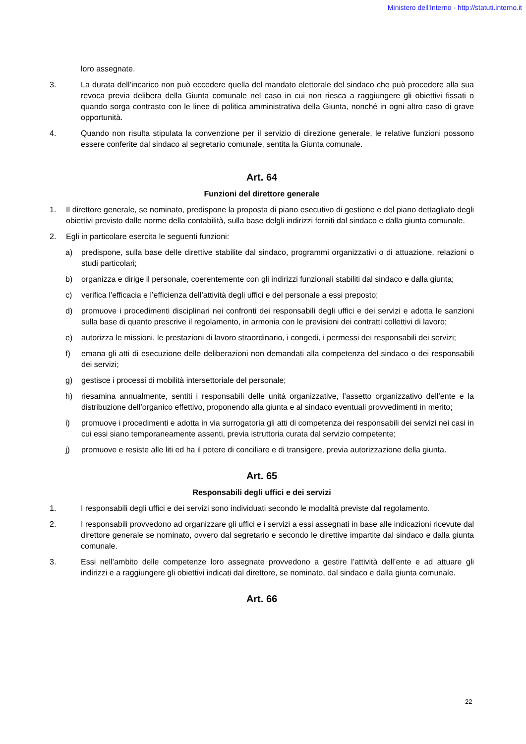Ministero dell'Interno - http://statuti.interno.it
loro assegnate.
3. La durata dell’incarico non può eccedere quella del mandato elettorale del sindaco che può procedere alla sua revoca previa delibera della Giunta comunale nel caso in cui non riesca a raggiungere gli obiettivi fissati o quando sorga contrasto con le linee di politica amministrativa della Giunta, nonché in ogni altro caso di grave opportunità.
4. Quando non risulta stipulata la convenzione per il servizio di direzione generale, le relative funzioni possono essere conferite dal sindaco al segretario comunale, sentita la Giunta comunale.
Art. 64
Funzioni del direttore generale
1. Il direttore generale, se nominato, predispone la proposta di piano esecutivo di gestione e del piano dettagliato degli obiettivi previsto dalle norme della contabilità, sulla base delgli indirizzi forniti dal sindaco e dalla giunta comunale.
2. Egli in particolare esercita le seguenti funzioni:
a) predispone, sulla base delle direttive stabilite dal sindaco, programmi organizzativi o di attuazione, relazioni o studi particolari;
b) organizza e dirige il personale, coerentemente con gli indirizzi funzionali stabiliti dal sindaco e dalla giunta;
c) verifica l’efficacia e l’efficienza dell’attività degli uffici e del personale a essi preposto;
d) promuove i procedimenti disciplinari nei confronti dei responsabili degli uffici e dei servizi e adotta le sanzioni sulla base di quanto prescrive il regolamento, in armonia con le previsioni dei contratti collettivi di lavoro;
e) autorizza le missioni, le prestazioni di lavoro straordinario, i congedi, i permessi dei responsabili dei servizi;
f) emana gli atti di esecuzione delle deliberazioni non demandati alla competenza del sindaco o dei responsabili dei servizi;
g) gestisce i processi di mobilità intersettoriale del personale;
h) riesamina annualmente, sentiti i responsabili delle unità organizzative, l’assetto organizzativo dell’ente e la distribuzione dell’organico effettivo, proponendo alla giunta e al sindaco eventuali provvedimenti in merito;
i) promuove i procedimenti e adotta in via surrogatoria gli atti di competenza dei responsabili dei servizi nei casi in cui essi siano temporaneamente assenti, previa istruttoria curata dal servizio competente;
j) promuove e resiste alle liti ed ha il potere di conciliare e di transigere, previa autorizzazione della giunta.
Art. 65
Responsabili degli uffici e dei servizi
1. I responsabili degli uffici e dei servizi sono individuati secondo le modalità previste dal regolamento.
2. I responsabili provvedono ad organizzare gli uffici e i servizi a essi assegnati in base alle indicazioni ricevute dal direttore generale se nominato, ovvero dal segretario e secondo le direttive impartite dal sindaco e dalla giunta comunale.
3. Essi nell’ambito delle competenze loro assegnate provvedono a gestire l’attività dell’ente e ad attuare gli indirizzi e a raggiungere gli obiettivi indicati dal direttore, se nominato, dal sindaco e dalla giunta comunale.
Art. 66
22